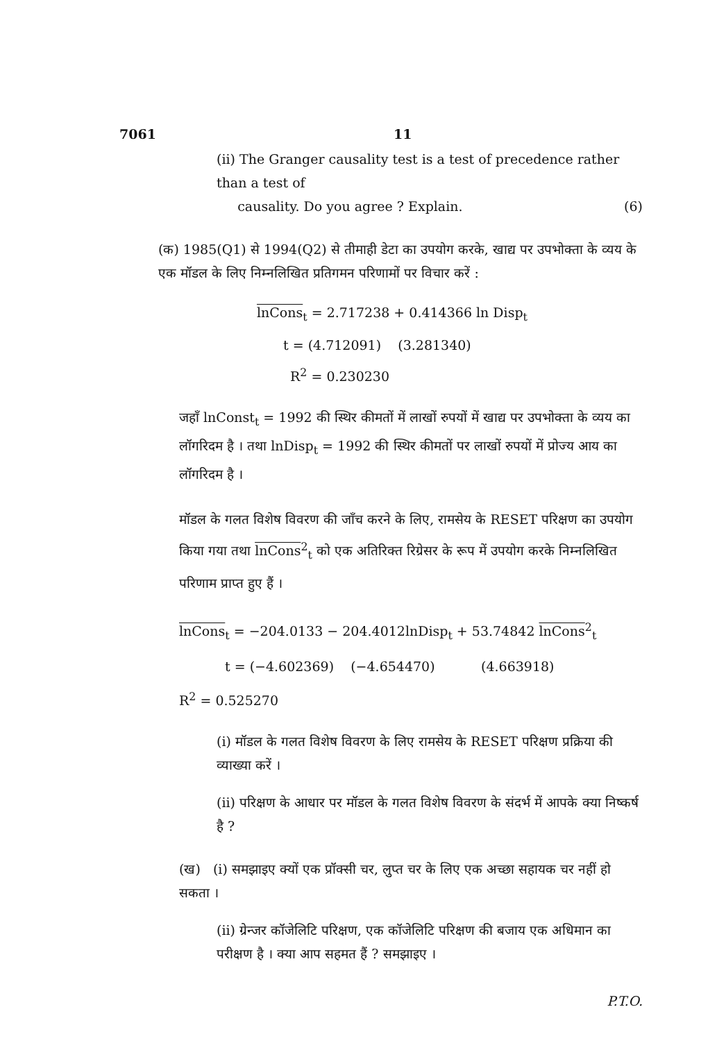7061 11
(ii) The Granger causality test is a test of precedence rather than a test of
causality. Do you agree ? Explain. (6)
(क) 1985(Q1) से 1994(Q2) से तीमाही डेटा का उपयोग करके, खाद्य पर उपभोक्ता के व्यय के एक मॉडल के लिए निम्नलिखित प्रतिगमन परिणामों पर विचार करें :
lnCons<sub>t</sub> = 2.717238 + 0.414366 ln Disp<sub>t</sub>
t = (4.712091) (3.281340)
R<sup>2</sup> = 0.230230
जहाँ lnConst<sub>t</sub> = 1992 की स्थिर कीमतों में लाखों रुपयों में खाद्य पर उपभोक्ता के व्यय का लॉगरिदम है । तथा lnDisp<sub>t</sub> = 1992 की स्थिर कीमतों पर लाखों रुपयों में प्रोज्य आय का लॉगरिदम है ।
मॉडल के गलत विशेष विवरण की जाँच करने के लिए, रामसेय के RESET परिक्षण का उपयोग किया गया तथा lnCons<sup>2</sup><sub>t</sub> को एक अतिरिक्त रिग्रेसर के रूप में उपयोग करके निम्नलिखित परिणाम प्राप्त हुए हैं ।
lnCons<sub>t</sub> = −204.0133 − 204.4012lnDisp<sub>t</sub> + 53.74842 lnCons<sup>2</sup><sub>t</sub>
t = (−4.602369) (−4.654470) (4.663918)
R<sup>2</sup> = 0.525270
(i) मॉडल के गलत विशेष विवरण के लिए रामसेय के RESET परिक्षण प्रक्रिया की व्याख्या करें ।
(ii) परिक्षण के आधार पर मॉडल के गलत विशेष विवरण के संदर्भ में आपके क्या निष्कर्ष है ?
(ख) (i) समझाइए क्यों एक प्रॉक्सी चर, लुप्त चर के लिए एक अच्छा सहायक चर नहीं हो सकता ।
(ii) ग्रेन्जर कॉजेलिटि परिक्षण, एक कॉजेलिटि परिक्षण की बजाय एक अधिमान का परीक्षण है । क्या आप सहमत हैं ? समझाइए ।
P.T.O.